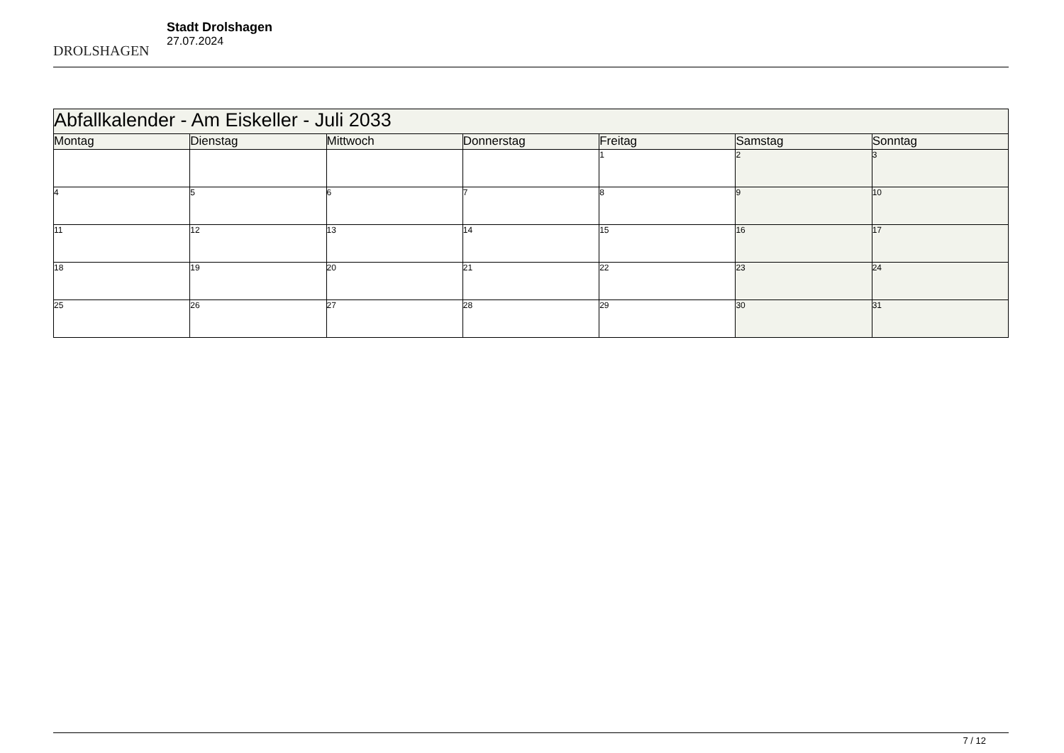DROLSHAGEN
Stadt Drolshagen
27.07.2024
| Abfallkalender - Am Eiskeller - Juli 2033 | | | | | | |
| Montag | Dienstag | Mittwoch | Donnerstag | Freitag | Samstag | Sonntag |
| | | | | 1 | 2 | 3 |
| 4 | 5 | 6 | 7 | 8 | 9 | 10 |
| 11 | 12 | 13 | 14 | 15 | 16 | 17 |
| 18 | 19 | 20 | 21 | 22 | 23 | 24 |
| 25 | 26 | 27 | 28 | 29 | 30 | 31 |
7 / 12